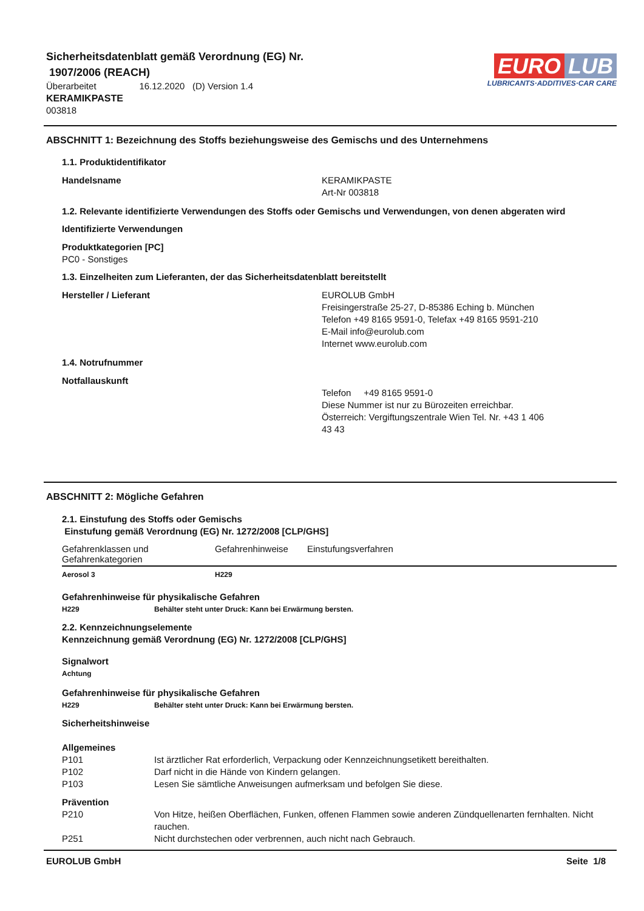Sicherheitsdatenblatt gemäß Verordnung (EG) Nr.
1907/2006 (REACH)
Überarbeitet 16.12.2020 (D) Version 1.4
KERAMIKPASTE
003818
EURO LUB
LUBRICANTS·ADDITIVES·CAR CARE
ABSCHNITT 1: Bezeichnung des Stoffs beziehungsweise des Gemischs und des Unternehmens
1.1. Produktidentifikator
Handelsname KERAMIKPASTE
Art-Nr 003818
1.2. Relevante identifizierte Verwendungen des Stoffs oder Gemischs und Verwendungen, von denen abgeraten wird
Identifizierte Verwendungen
Produktkategorien [PC]
PC0 - Sonstiges
1.3. Einzelheiten zum Lieferanten, der das Sicherheitsdatenblatt bereitstellt
Hersteller / Lieferant EUROLUB GmbH
Freisingerstraße 25-27, D-85386 Eching b. München
Telefon +49 8165 9591-0, Telefax +49 8165 9591-210
E-Mail info@eurolub.com
Internet www.eurolub.com
1.4. Notrufnummer
Notfallauskunft
Telefon +49 8165 9591-0
Diese Nummer ist nur zu Bürozeiten erreichbar.
Österreich: Vergiftungszentrale Wien Tel. Nr. +43 1 406
43 43
ABSCHNITT 2: Mögliche Gefahren
2.1. Einstufung des Stoffs oder Gemischs
Einstufung gemäß Verordnung (EG) Nr. 1272/2008 [CLP/GHS]
| Gefahrenklassen und Gefahrenkategorien | Gefahrenhinweise | Einstufungsverfahren |
| --- | --- | --- |
| Aerosol 3 | H229 | |
Gefahrenhinweise für physikalische Gefahren
H229 Behälter steht unter Druck: Kann bei Erwärmung bersten.
2.2. Kennzeichnungselemente
Kennzeichnung gemäß Verordnung (EG) Nr. 1272/2008 [CLP/GHS]
Signalwort
Achtung
Gefahrenhinweise für physikalische Gefahren
H229 Behälter steht unter Druck: Kann bei Erwärmung bersten.
Sicherheitshinweise
Allgemeines
P101 Ist ärztlicher Rat erforderlich, Verpackung oder Kennzeichnungsetikett bereithalten.
P102 Darf nicht in die Hände von Kindern gelangen.
P103 Lesen Sie sämtliche Anweisungen aufmerksam und befolgen Sie diese.
Prävention
P210 Von Hitze, heißen Oberflächen, Funken, offenen Flammen sowie anderen Zündquellenarten fernhalten. Nicht rauchen.
P251 Nicht durchstechen oder verbrennen, auch nicht nach Gebrauch.
EUROLUB GmbH Seite 1/8